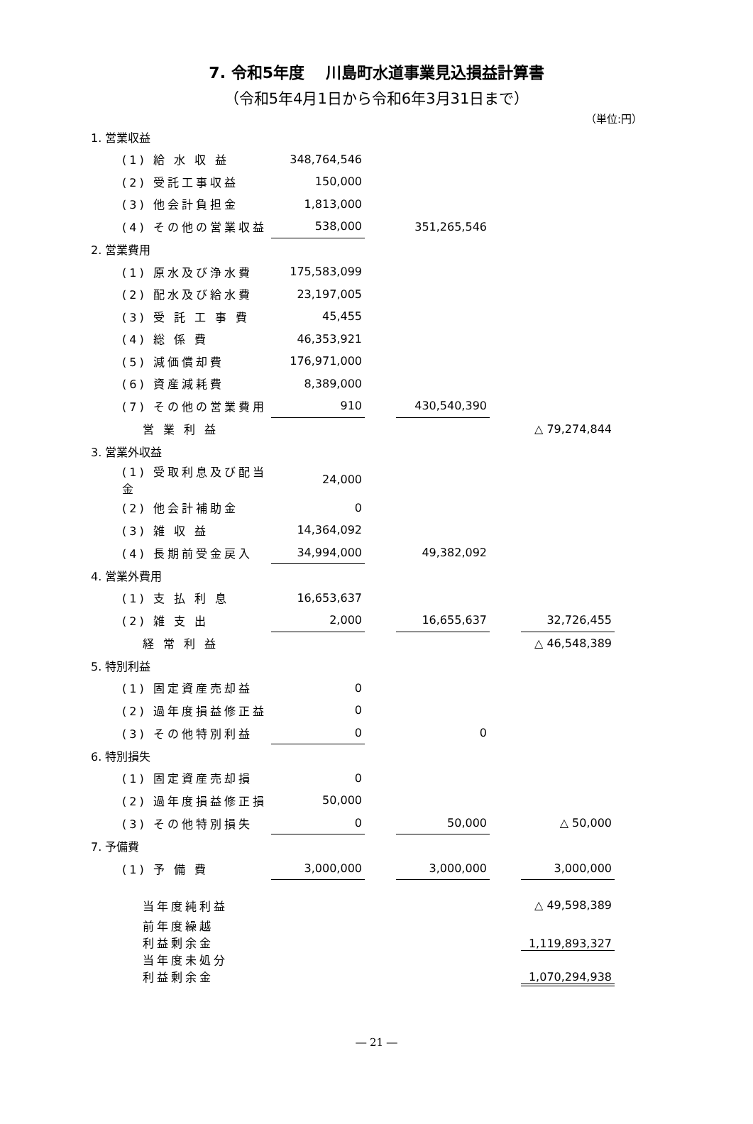7. 令和5年度　 川島町水道事業見込損益計算書
（令和5年4月1日から令和6年3月31日まで）
（単位:円）
| 1. 営業収益 | | | | | |
| (1) 給 水 収 益 | 348,764,546 | | | | |
| (2) 受託工事収益 | 150,000 | | | | |
| (3) 他会計負担金 | 1,813,000 | | | | |
| (4) その他の営業収益 | 538,000 | | 351,265,546 | | |
| 2. 営業費用 | | | | | |
| (1) 原水及び浄水費 | 175,583,099 | | | | |
| (2) 配水及び給水費 | 23,197,005 | | | | |
| (3) 受 託 工 事 費 | 45,455 | | | | |
| (4) 総 係 費 | 46,353,921 | | | | |
| (5) 減価償却費 | 176,971,000 | | | | |
| (6) 資産減耗費 | 8,389,000 | | | | |
| (7) その他の営業費用 | 910 | | 430,540,390 | | |
| 営 業 利 益 | | | | | △ 79,274,844 |
| 3. 営業外収益 | | | | | |
| (1) 受取利息及び配当金 | 24,000 | | | | |
| (2) 他会計補助金 | 0 | | | | |
| (3) 雑 収 益 | 14,364,092 | | | | |
| (4) 長期前受金戻入 | 34,994,000 | | 49,382,092 | | |
| 4. 営業外費用 | | | | | |
| (1) 支 払 利 息 | 16,653,637 | | | | |
| (2) 雑 支 出 | 2,000 | | 16,655,637 | | 32,726,455 |
| 経 常 利 益 | | | | | △ 46,548,389 |
| 5. 特別利益 | | | | | |
| (1) 固定資産売却益 | 0 | | | | |
| (2) 過年度損益修正益 | 0 | | | | |
| (3) その他特別利益 | 0 | | 0 | | |
| 6. 特別損失 | | | | | |
| (1) 固定資産売却損 | 0 | | | | |
| (2) 過年度損益修正損 | 50,000 | | | | |
| (3) その他特別損失 | 0 | | 50,000 | | △ 50,000 |
| 7. 予備費 | | | | | |
| (1) 予 備 費 | 3,000,000 | | 3,000,000 | | 3,000,000 |
| 当年度純利益 | | | | | △ 49,598,389 |
| 前年度繰越 利益剰余金 | | | | | 1,119,893,327 |
| 当年度未処分 利益剰余金 | | | | | 1,070,294,938 |
― 21 ―